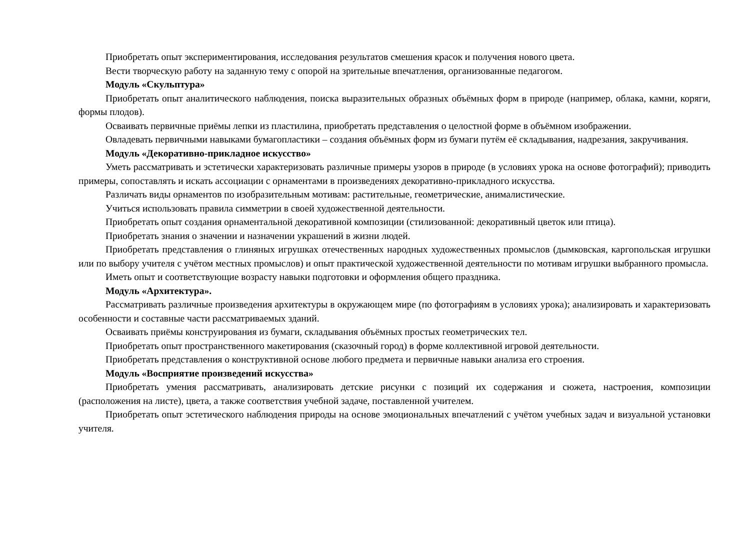Приобретать опыт экспериментирования, исследования результатов смешения красок и получения нового цвета.
Вести творческую работу на заданную тему с опорой на зрительные впечатления, организованные педагогом.
Модуль «Скульптура»
Приобретать опыт аналитического наблюдения, поиска выразительных образных объёмных форм в природе (например, облака, камни, коряги, формы плодов).
Осваивать первичные приёмы лепки из пластилина, приобретать представления о целостной форме в объёмном изображении.
Овладевать первичными навыками бумагопластики – создания объёмных форм из бумаги путём её складывания, надрезания, закручивания.
Модуль «Декоративно-прикладное искусство»
Уметь рассматривать и эстетически характеризовать различные примеры узоров в природе (в условиях урока на основе фотографий); приводить примеры, сопоставлять и искать ассоциации с орнаментами в произведениях декоративно-прикладного искусства.
Различать виды орнаментов по изобразительным мотивам: растительные, геометрические, анималистические.
Учиться использовать правила симметрии в своей художественной деятельности.
Приобретать опыт создания орнаментальной декоративной композиции (стилизованной: декоративный цветок или птица).
Приобретать знания о значении и назначении украшений в жизни людей.
Приобретать представления о глиняных игрушках отечественных народных художественных промыслов (дымковская, каргопольская игрушки или по выбору учителя с учётом местных промыслов) и опыт практической художественной деятельности по мотивам игрушки выбранного промысла.
Иметь опыт и соответствующие возрасту навыки подготовки и оформления общего праздника.
Модуль «Архитектура».
Рассматривать различные произведения архитектуры в окружающем мире (по фотографиям в условиях урока); анализировать и характеризовать особенности и составные части рассматриваемых зданий.
Осваивать приёмы конструирования из бумаги, складывания объёмных простых геометрических тел.
Приобретать опыт пространственного макетирования (сказочный город) в форме коллективной игровой деятельности.
Приобретать представления о конструктивной основе любого предмета и первичные навыки анализа его строения.
Модуль «Восприятие произведений искусства»
Приобретать умения рассматривать, анализировать детские рисунки с позиций их содержания и сюжета, настроения, композиции (расположения на листе), цвета, а также соответствия учебной задаче, поставленной учителем.
Приобретать опыт эстетического наблюдения природы на основе эмоциональных впечатлений с учётом учебных задач и визуальной установки учителя.